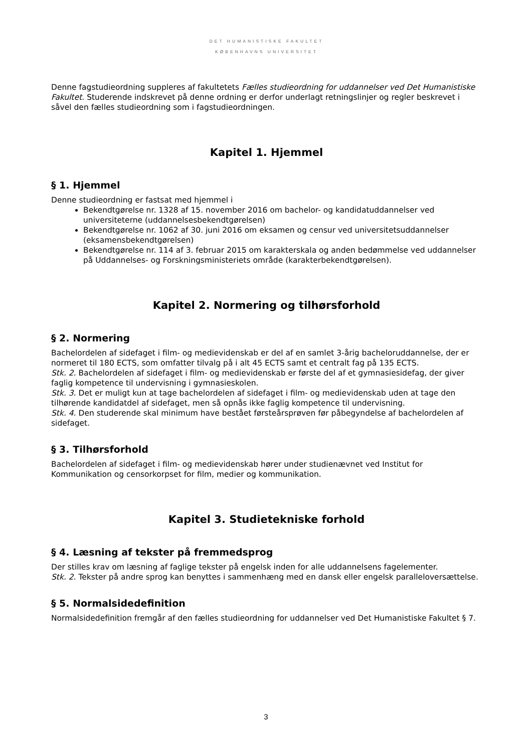DET HUMANISTISKE FAKULTET
KØBENHAVNS UNIVERSITET
Denne fagstudieordning suppleres af fakultetets Fælles studieordning for uddannelser ved Det Humanistiske Fakultet. Studerende indskrevet på denne ordning er derfor underlagt retningslinjer og regler beskrevet i såvel den fælles studieordning som i fagstudieordningen.
Kapitel 1. Hjemmel
§ 1. Hjemmel
Denne studieordning er fastsat med hjemmel i
Bekendtgørelse nr. 1328 af 15. november 2016 om bachelor- og kandidatuddannelser ved universiteterne (uddannelsesbekendtgørelsen)
Bekendtgørelse nr. 1062 af 30. juni 2016 om eksamen og censur ved universitetsuddannelser (eksamensbekendtgørelsen)
Bekendtgørelse nr. 114 af 3. februar 2015 om karakterskala og anden bedømmelse ved uddannelser på Uddannelses- og Forskningsministeriets område (karakterbekendtgørelsen).
Kapitel 2. Normering og tilhørsforhold
§ 2. Normering
Bachelordelen af sidefaget i film- og medievidenskab er del af en samlet 3-årig bacheloruddannelse, der er normeret til 180 ECTS, som omfatter tilvalg på i alt 45 ECTS samt et centralt fag på 135 ECTS.
Stk. 2. Bachelordelen af sidefaget i film- og medievidenskab er første del af et gymnasiesidefag, der giver faglig kompetence til undervisning i gymnasieskolen.
Stk. 3. Det er muligt kun at tage bachelordelen af sidefaget i film- og medievidenskab uden at tage den tilhørende kandidatdel af sidefaget, men så opnås ikke faglig kompetence til undervisning.
Stk. 4. Den studerende skal minimum have bestået førsteårsprøven før påbegyndelse af bachelordelen af sidefaget.
§ 3. Tilhørsforhold
Bachelordelen af sidefaget i film- og medievidenskab hører under studienævnet ved Institut for Kommunikation og censorkorpset for film, medier og kommunikation.
Kapitel 3. Studietekniske forhold
§ 4. Læsning af tekster på fremmedsprog
Der stilles krav om læsning af faglige tekster på engelsk inden for alle uddannelsens fagelementer.
Stk. 2. Tekster på andre sprog kan benyttes i sammenhæng med en dansk eller engelsk paralleloversættelse.
§ 5. Normalsidedefinition
Normalsidedefinition fremgår af den fælles studieordning for uddannelser ved Det Humanistiske Fakultet § 7.
3